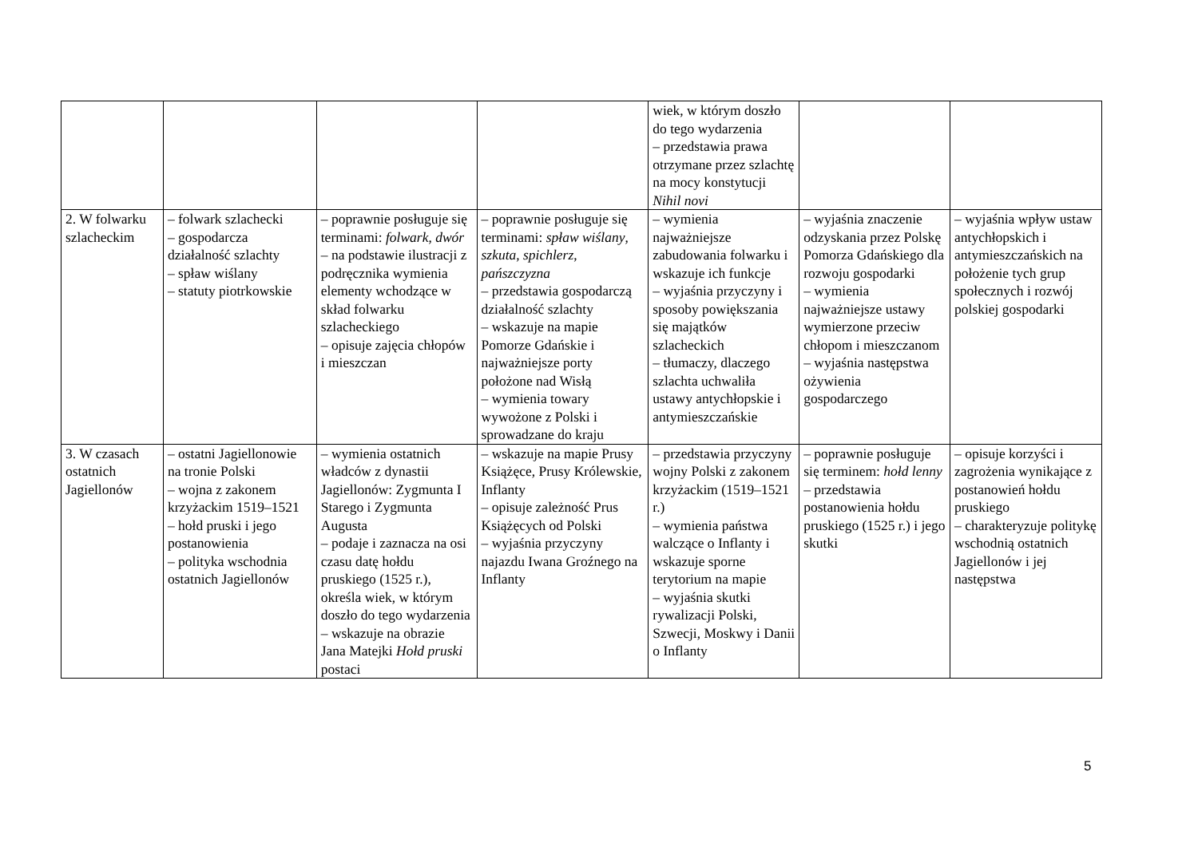| | | | | wiek, w którym doszło do tego wydarzenia – przedstawia prawa otrzymane przez szlachtę na mocy konstytucji Nihil novi | | |
| 2. W folwarku szlacheckim | – folwark szlachecki – gospodarcza działalność szlachty – spław wiślany – statuty piotrkowskie | – poprawnie posługuje się terminami: folwark , dwór – na podstawie ilustracji z podręcznika wymienia elementy wchodzące w skład folwarku szlacheckiego – opisuje zajęcia chłopów i mieszczan | – poprawnie posługuje się terminami: spław wiślany , szkuta , spichlerz , pańszczyzna – przedstawia gospodarczą działalność szlachty – wskazuje na mapie Pomorze Gdańskie i najważniejsze porty położone nad Wisłą – wymienia towary wywożone z Polski i sprowadzane do kraju | – wymienia najważniejsze zabudowania folwarku i wskazuje ich funkcje – wyjaśnia przyczyny i sposoby powiększania się majątków szlacheckich – tłumaczy, dlaczego szlachta uchwaliła ustawy antychłopskie i antymieszczańskie | – wyjaśnia znaczenie odzyskania przez Polskę Pomorza Gdańskiego dla rozwoju gospodarki – wymienia najważniejsze ustawy wymierzone przeciw chłopom i mieszczanom – wyjaśnia następstwa ożywienia gospodarczego | – wyjaśnia wpływ ustaw antychłopskich i antymieszczańskich na położenie tych grup społecznych i rozwój polskiej gospodarki |
| 3. W czasach ostatnich Jagiellonów | – ostatni Jagiellonowie na tronie Polski – wojna z zakonem krzyżackim 1519–1521 – hołd pruski i jego postanowienia – polityka wschodnia ostatnich Jagiellonów | – wymienia ostatnich władców z dynastii Jagiellonów: Zygmunta I Starego i Zygmunta Augusta – podaje i zaznacza na osi czasu datę hołdu pruskiego (1525 r.), określa wiek, w którym doszło do tego wydarzenia – wskazuje na obrazie Jana Matejki Hołd pruski postaci | – wskazuje na mapie Prusy Książęce, Prusy Królewskie, Inflanty – opisuje zależność Prus Książęcych od Polski – wyjaśnia przyczyny najazdu Iwana Groźnego na Inflanty | – przedstawia przyczyny wojny Polski z zakonem krzyżackim (1519–1521 r.) – wymienia państwa walczące o Inflanty i wskazuje sporne terytorium na mapie – wyjaśnia skutki rywalizacji Polski, Szwecji, Moskwy i Danii o Inflanty | – poprawnie posługuje się terminem: hołd lenny – przedstawia postanowienia hołdu pruskiego (1525 r.) i jego skutki | – opisuje korzyści i zagrożenia wynikające z postanowień hołdu pruskiego – charakteryzuje politykę wschodnią ostatnich Jagiellonów i jej następstwa |
5